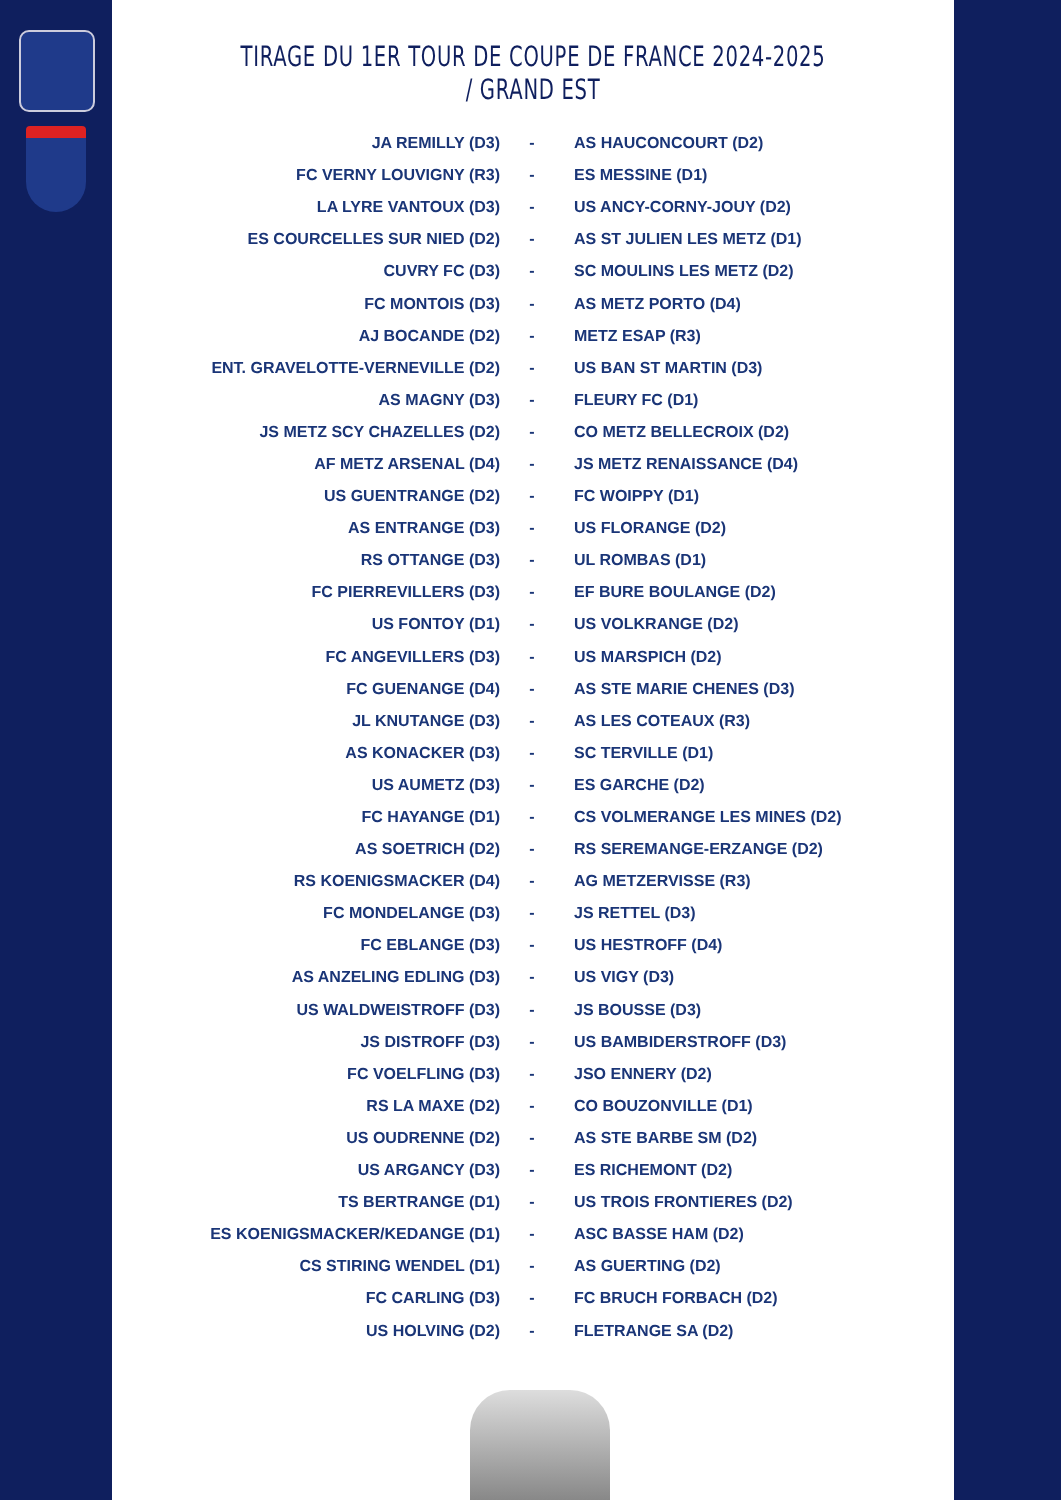TIRAGE DU 1ER TOUR DE COUPE DE FRANCE 2024-2025 / GRAND EST
| JA REMILLY (D3) | - | AS HAUCONCOURT (D2) |
| FC VERNY LOUVIGNY (R3) | - | ES MESSINE (D1) |
| LA LYRE VANTOUX (D3) | - | US ANCY-CORNY-JOUY (D2) |
| ES COURCELLES SUR NIED (D2) | - | AS ST JULIEN LES METZ (D1) |
| CUVRY FC (D3) | - | SC MOULINS LES METZ (D2) |
| FC MONTOIS (D3) | - | AS METZ PORTO (D4) |
| AJ BOCANDE (D2) | - | METZ ESAP (R3) |
| ENT. GRAVELOTTE-VERNEVILLE (D2) | - | US BAN ST MARTIN (D3) |
| AS MAGNY (D3) | - | FLEURY FC (D1) |
| JS METZ SCY CHAZELLES (D2) | - | CO METZ BELLECROIX (D2) |
| AF METZ ARSENAL (D4) | - | JS METZ RENAISSANCE (D4) |
| US GUENTRANGE (D2) | - | FC WOIPPY (D1) |
| AS ENTRANGE (D3) | - | US FLORANGE (D2) |
| RS OTTANGE (D3) | - | UL ROMBAS (D1) |
| FC PIERREVILLERS (D3) | - | EF BURE BOULANGE (D2) |
| US FONTOY (D1) | - | US VOLKRANGE (D2) |
| FC ANGEVILLERS (D3) | - | US MARSPICH (D2) |
| FC GUENANGE (D4) | - | AS STE MARIE CHENES (D3) |
| JL KNUTANGE (D3) | - | AS LES COTEAUX (R3) |
| AS KONACKER (D3) | - | SC TERVILLE (D1) |
| US AUMETZ (D3) | - | ES GARCHE (D2) |
| FC HAYANGE (D1) | - | CS VOLMERANGE LES MINES (D2) |
| AS SOETRICH (D2) | - | RS SEREMANGE-ERZANGE (D2) |
| RS KOENIGSMACKER (D4) | - | AG METZERVISSE (R3) |
| FC MONDELANGE (D3) | - | JS RETTEL (D3) |
| FC EBLANGE (D3) | - | US HESTROFF (D4) |
| AS ANZELING EDLING (D3) | - | US VIGY (D3) |
| US WALDWEISTROFF (D3) | - | JS BOUSSE (D3) |
| JS DISTROFF (D3) | - | US BAMBIDERSTROFF (D3) |
| FC VOELFLING (D3) | - | JSO ENNERY (D2) |
| RS LA MAXE (D2) | - | CO BOUZONVILLE (D1) |
| US OUDRENNE (D2) | - | AS STE BARBE SM (D2) |
| US ARGANCY (D3) | - | ES RICHEMONT (D2) |
| TS BERTRANGE (D1) | - | US TROIS FRONTIERES (D2) |
| ES KOENIGSMACKER/KEDANGE (D1) | - | ASC BASSE HAM (D2) |
| CS STIRING WENDEL (D1) | - | AS GUERTING (D2) |
| FC CARLING (D3) | - | FC BRUCH FORBACH (D2) |
| US HOLVING (D2) | - | FLETRANGE SA (D2) |